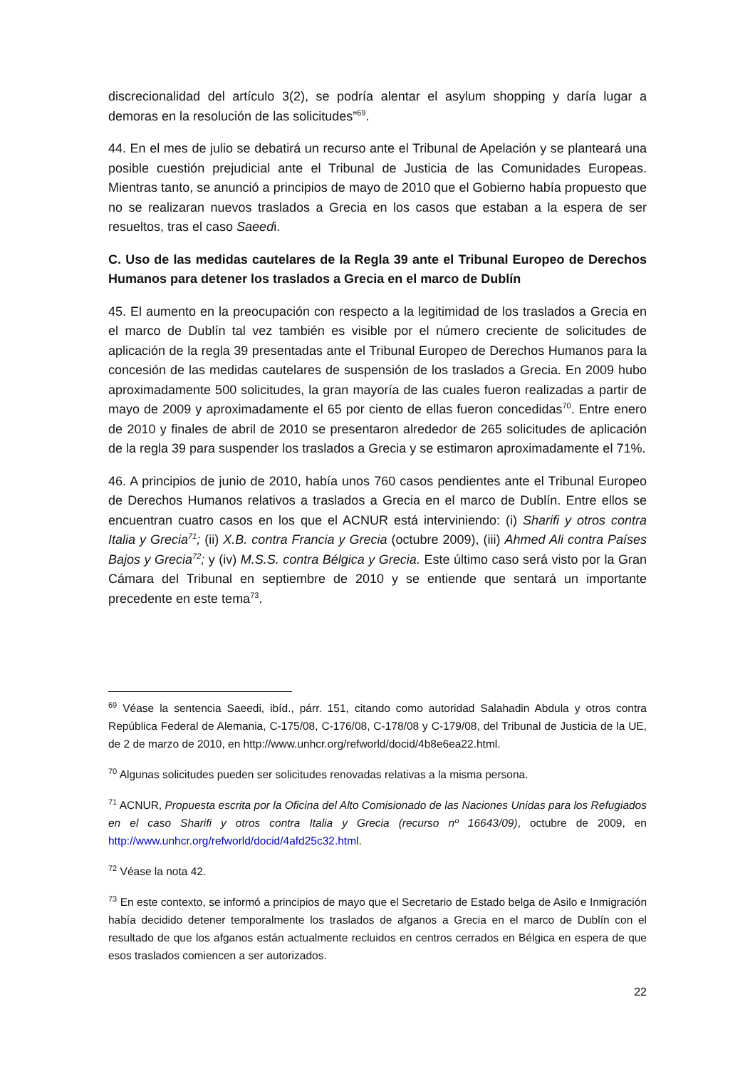discrecionalidad del artículo 3(2), se podría alentar el asylum shopping y daría lugar a demoras en la resolución de las solicitudes”<sup>69</sup>.
44. En el mes de julio se debatirá un recurso ante el Tribunal de Apelación y se planteará una posible cuestión prejudicial ante el Tribunal de Justicia de las Comunidades Europeas. Mientras tanto, se anunció a principios de mayo de 2010 que el Gobierno había propuesto que no se realizaran nuevos traslados a Grecia en los casos que estaban a la espera de ser resueltos, tras el caso Saeedi.
C. Uso de las medidas cautelares de la Regla 39 ante el Tribunal Europeo de Derechos Humanos para detener los traslados a Grecia en el marco de Dublín
45. El aumento en la preocupación con respecto a la legitimidad de los traslados a Grecia en el marco de Dublín tal vez también es visible por el número creciente de solicitudes de aplicación de la regla 39 presentadas ante el Tribunal Europeo de Derechos Humanos para la concesión de las medidas cautelares de suspensión de los traslados a Grecia. En 2009 hubo aproximadamente 500 solicitudes, la gran mayoría de las cuales fueron realizadas a partir de mayo de 2009 y aproximadamente el 65 por ciento de ellas fueron concedidas<sup>70</sup>. Entre enero de 2010 y finales de abril de 2010 se presentaron alrededor de 265 solicitudes de aplicación de la regla 39 para suspender los traslados a Grecia y se estimaron aproximadamente el 71%.
46. A principios de junio de 2010, había unos 760 casos pendientes ante el Tribunal Europeo de Derechos Humanos relativos a traslados a Grecia en el marco de Dublín. Entre ellos se encuentran cuatro casos en los que el ACNUR está interviniendo: (i) Sharifi y otros contra Italia y Grecia<sup>71</sup>; (ii) X.B. contra Francia y Grecia (octubre 2009), (iii) Ahmed Ali contra Países Bajos y Grecia<sup>72</sup>; y (iv) M.S.S. contra Bélgica y Grecia. Este último caso será visto por la Gran Cámara del Tribunal en septiembre de 2010 y se entiende que sentará un importante precedente en este tema<sup>73</sup>.
<sup>69</sup> Véase la sentencia Saeedi, ibíd., párr. 151, citando como autoridad Salahadin Abdula y otros contra República Federal de Alemania, C-175/08, C-176/08, C-178/08 y C-179/08, del Tribunal de Justicia de la UE, de 2 de marzo de 2010, en http://www.unhcr.org/refworld/docid/4b8e6ea22.html.
<sup>70</sup> Algunas solicitudes pueden ser solicitudes renovadas relativas a la misma persona.
<sup>71</sup> ACNUR, Propuesta escrita por la Oficina del Alto Comisionado de las Naciones Unidas para los Refugiados en el caso Sharifi y otros contra Italia y Grecia (recurso nº 16643/09), octubre de 2009, en http://www.unhcr.org/refworld/docid/4afd25c32.html.
<sup>72</sup> Véase la nota 42.
<sup>73</sup> En este contexto, se informó a principios de mayo que el Secretario de Estado belga de Asilo e Inmigración había decidido detener temporalmente los traslados de afganos a Grecia en el marco de Dublín con el resultado de que los afganos están actualmente recluidos en centros cerrados en Bélgica en espera de que esos traslados comiencen a ser autorizados.
22